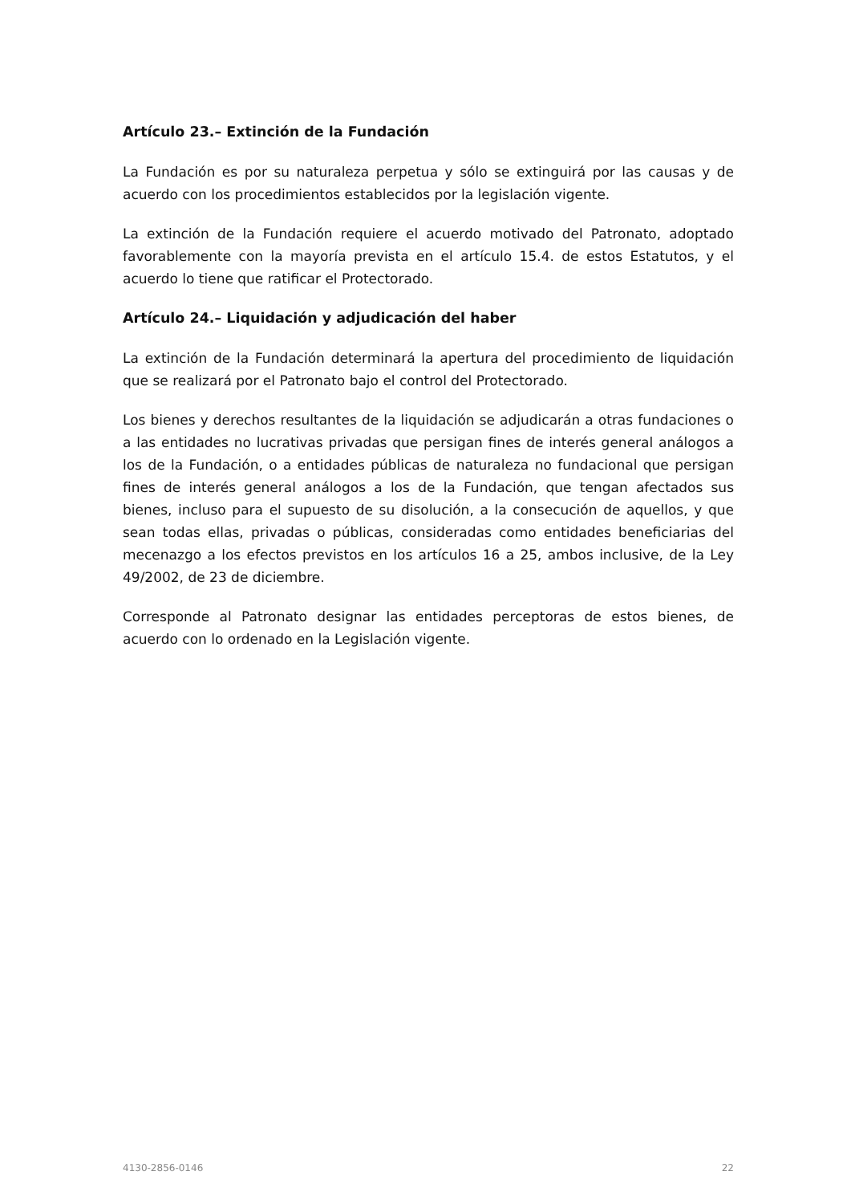Artículo 23.– Extinción de la Fundación
La Fundación es por su naturaleza perpetua y sólo se extinguirá por las causas y de acuerdo con los procedimientos establecidos por la legislación vigente.
La extinción de la Fundación requiere el acuerdo motivado del Patronato, adoptado favorablemente con la mayoría prevista en el artículo 15.4. de estos Estatutos, y el acuerdo lo tiene que ratificar el Protectorado.
Artículo 24.– Liquidación y adjudicación del haber
La extinción de la Fundación determinará la apertura del procedimiento de liquidación que se realizará por el Patronato bajo el control del Protectorado.
Los bienes y derechos resultantes de la liquidación se adjudicarán a otras fundaciones o a las entidades no lucrativas privadas que persigan fines de interés general análogos a los de la Fundación, o a entidades públicas de naturaleza no fundacional que persigan fines de interés general análogos a los de la Fundación, que tengan afectados sus bienes, incluso para el supuesto de su disolución, a la consecución de aquellos, y que sean todas ellas, privadas o públicas, consideradas como entidades beneficiarias del mecenazgo a los efectos previstos en los artículos 16 a 25, ambos inclusive, de la Ley 49/2002, de 23 de diciembre.
Corresponde al Patronato designar las entidades perceptoras de estos bienes, de acuerdo con lo ordenado en la Legislación vigente.
4130-2856-0146 22